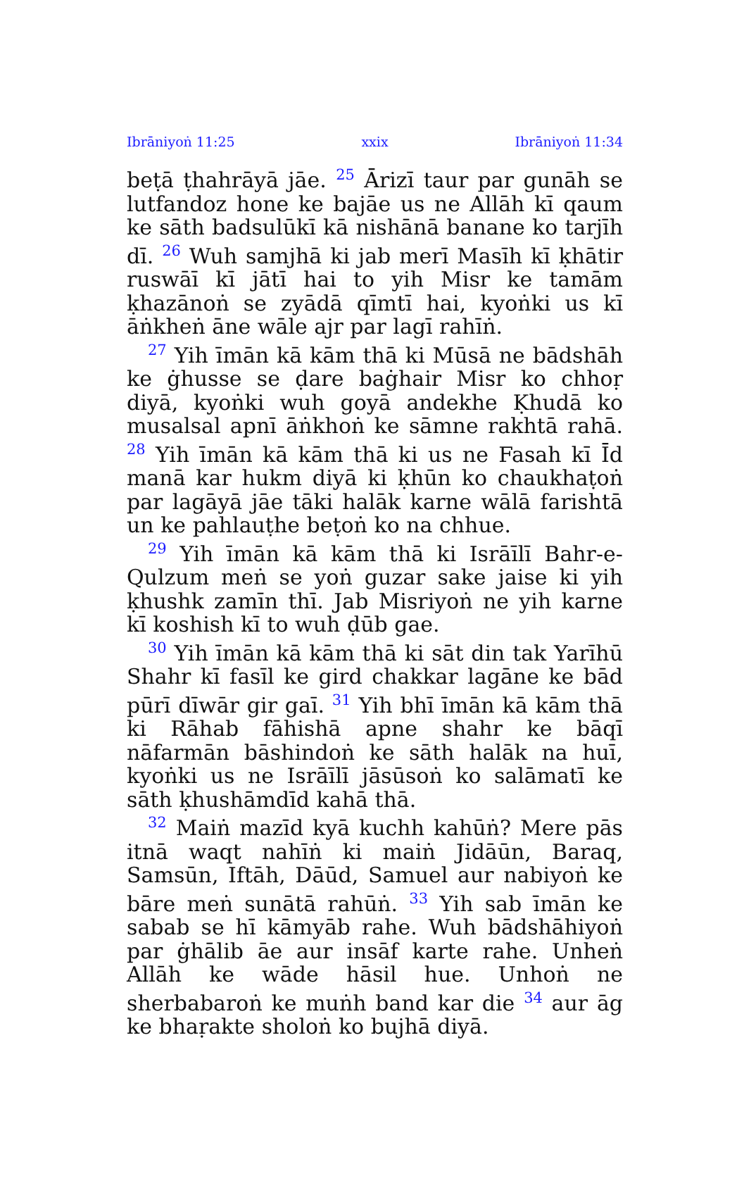Ibrāniyoṅ 11:25 xxix Ibrāniyoṅ 11:34
beṭā ṭhahrāyā jāe. <sup>25</sup> Ārizī taur par gunāh se lutfandoz hone ke bajāe us ne Allāh kī qaum ke sāth badsulūkī kā nishānā banane ko tarjīh dī. <sup>26</sup> Wuh samjhā ki jab merī Masīh kī ḳhātir ruswāī kī jātī hai to yih Misr ke tamām ḳhazānoṅ se zyādā qīmtī hai, kyoṅki us kī āṅkheṅ āne wāle ajr par lagī rahīṅ.
<sup>27</sup> Yih īmān kā kām thā ki Mūsā ne bādshāh ke ġhusse se ḍare baġhair Misr ko chhoṛ diyā, kyoṅki wuh goyā andekhe Ḳhudā ko musalsal apnī āṅkhoṅ ke sāmne rakhtā rahā. <sup>28</sup> Yih īmān kā kām thā ki us ne Fasah kī Īd manā kar hukm diyā ki ḳhūn ko chaukhaṭoṅ par lagāyā jāe tāki halāk karne wālā farishtā un ke pahlauṭhe beṭoṅ ko na chhue.
<sup>29</sup> Yih īmān kā kām thā ki Isrāīlī Bahr-e-Qulzum meṅ se yoṅ guzar sake jaise ki yih ḳhushk zamīn thī. Jab Misriyoṅ ne yih karne kī koshish kī to wuh ḍūb gae.
<sup>30</sup> Yih īmān kā kām thā ki sāt din tak Yarīhū Shahr kī fasīl ke gird chakkar lagāne ke bād pūrī dīwār gir gaī. <sup>31</sup> Yih bhī īmān kā kām thā ki Rāhab fāhishā apne shahr ke bāqī nāfarmān bāshindoṅ ke sāth halāk na huī, kyoṅki us ne Isrāīlī jāsūsoṅ ko salāmatī ke sāth ḳhushāmdīd kahā thā.
<sup>32</sup> Maiṅ mazīd kyā kuchh kahūṅ? Mere pās itnā waqt nahīṅ ki maiṅ Jidāūn, Baraq, Samsūn, Iftāh, Dāūd, Samuel aur nabiyoṅ ke bāre meṅ sunātā rahūṅ. <sup>33</sup> Yih sab īmān ke sabab se hī kāmyāb rahe. Wuh bādshāhiyoṅ par ġhālib āe aur insāf karte rahe. Unheṅ Allāh ke wāde hāsil hue. Unhoṅ ne sherbabaroṅ ke muṅh band kar die <sup>34</sup> aur āg ke bhaṛakte sholoṅ ko bujhā diyā.